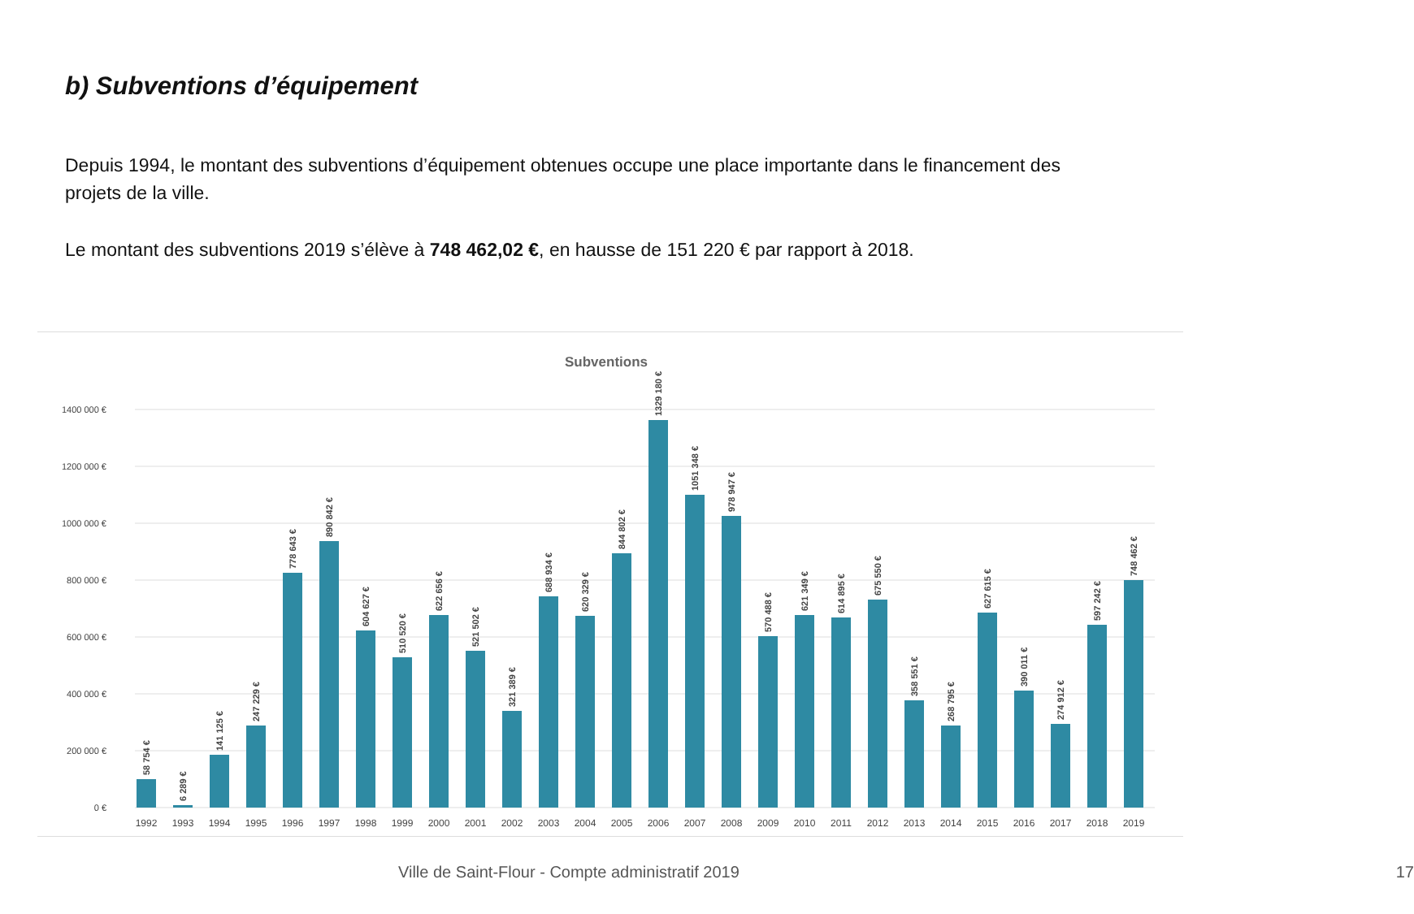b) Subventions d’équipement
Depuis 1994, le montant des subventions d’équipement obtenues occupe une place importante dans le financement des projets de la ville.
Le montant des subventions 2019 s’élève à 748 462,02 €, en hausse de 151 220 € par rapport à 2018.
Subventions
1400 000 €
1200 000 €
1000 000 €
800 000 €
600 000 €
400 000 €
200 000 €
0 €
1992
1993
1994
1995
1996
1997
1998
1999
2000
2001
2002
2003
2004
2005
2006
2007
2008
2009
2010
2011
2012
2013
2014
2015
2016
2017
2018
2019
58 754 €
6 289 €
141 125 €
247 229 €
778 643 €
890 842 €
604 627 €
510 520 €
622 656 €
521 502 €
321 389 €
688 934 €
620 329 €
844 802 €
1329 180 €
1051 348 €
978 947 €
570 488 €
621 349 €
614 895 €
675 550 €
358 551 €
268 795 €
627 615 €
390 011 €
274 912 €
597 242 €
748 462 €
Ville de Saint-Flour - Compte administratif 2019 17